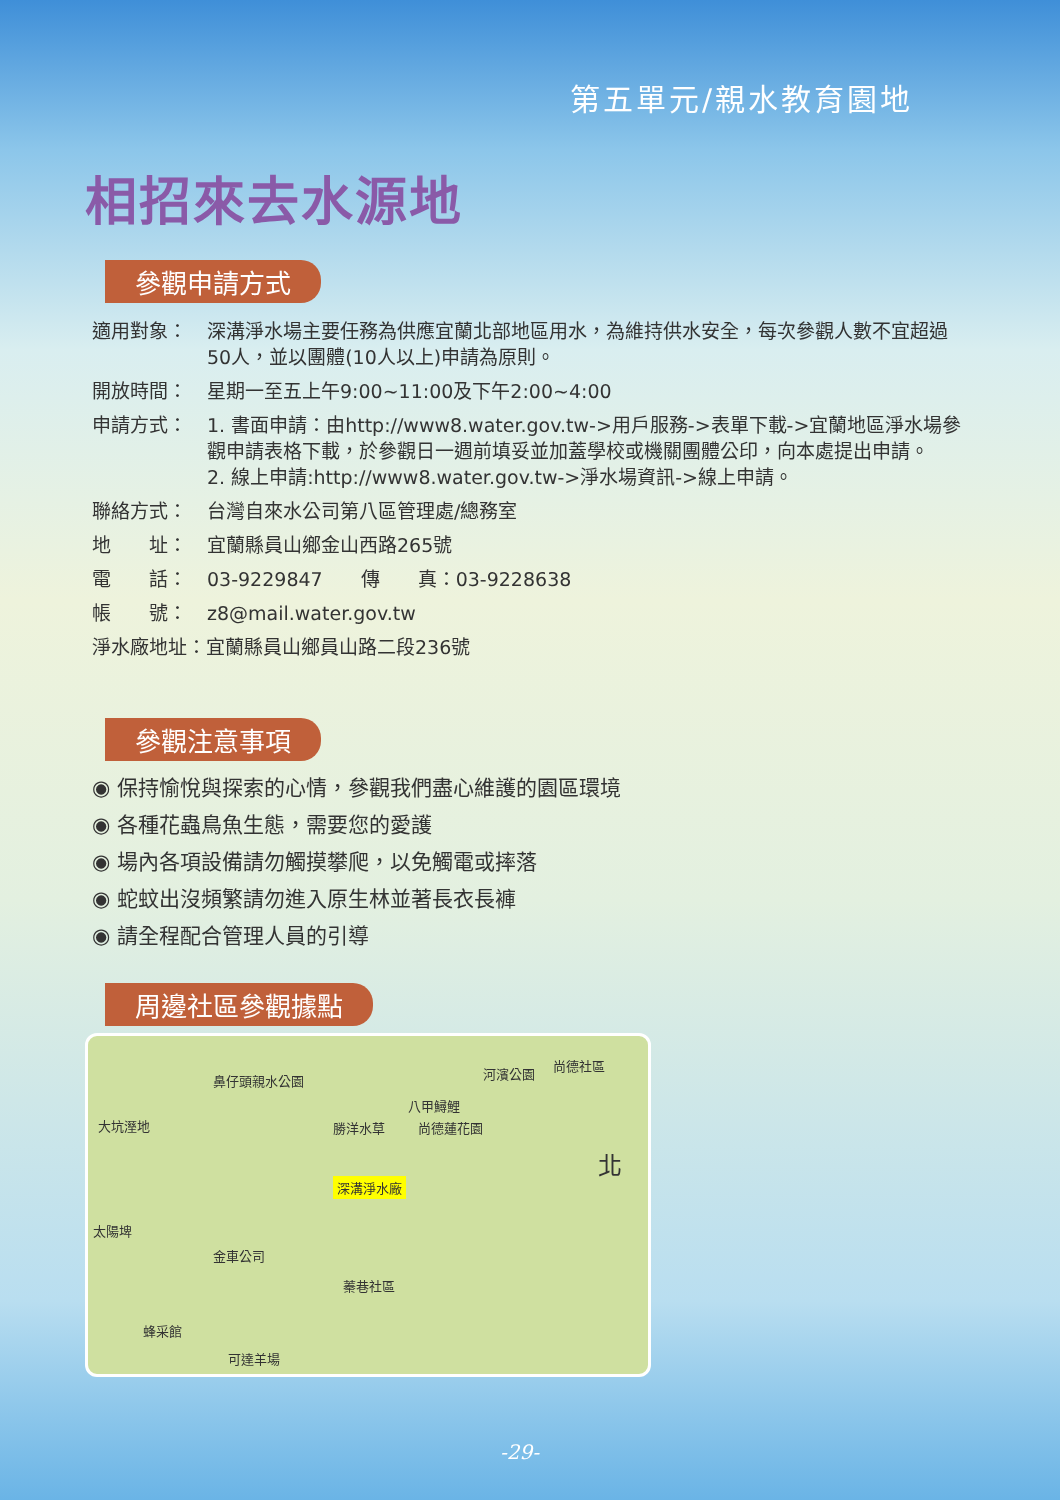第五單元/親水教育園地
相招來去水源地
參觀申請方式
適用對象： 深溝淨水場主要任務為供應宜蘭北部地區用水，為維持供水安全，每次參觀人數不宜超過50人，並以團體(10人以上)申請為原則。
開放時間： 星期一至五上午9:00~11:00及下午2:00~4:00
申請方式： 1. 書面申請：由http://www8.water.gov.tw->用戶服務->表單下載->宜蘭地區淨水場參觀申請表格下載，於參觀日一週前填妥並加蓋學校或機關團體公印，向本處提出申請。
2. 線上申請:http://www8.water.gov.tw->淨水場資訊->線上申請。
聯絡方式： 台灣自來水公司第八區管理處/總務室
地　　址： 宜蘭縣員山鄉金山西路265號
電　　話： 03-9229847　　傳　　真：03-9228638
帳　　號： z8@mail.water.gov.tw
淨水廠地址：宜蘭縣員山鄉員山路二段236號
參觀注意事項
◉ 保持愉悅與探索的心情，參觀我們盡心維護的園區環境
◉ 各種花蟲鳥魚生態，需要您的愛護
◉ 場內各項設備請勿觸摸攀爬，以免觸電或摔落
◉ 蛇蚊出沒頻繁請勿進入原生林並著長衣長褲
◉ 請全程配合管理人員的引導
周邊社區參觀據點
尚德社區
河濱公園 鼻仔頭親水公園
八甲鱘鯉
大坑溼地 勝洋水草 尚德蓮花園
北
深溝淨水廠
太陽埤
金車公司
蓁巷社區
蜂采館
可達羊場
-29-